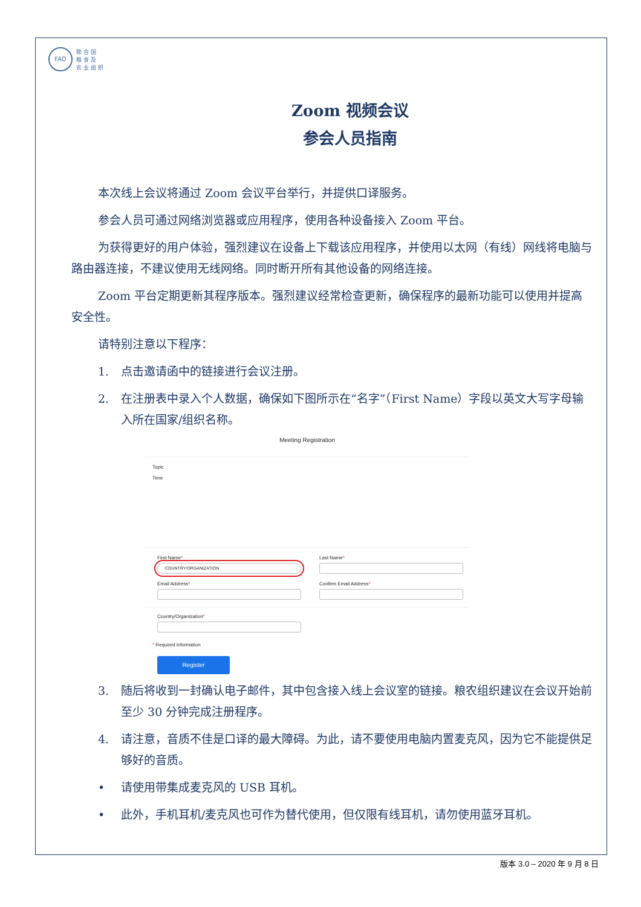FAO
联 合 国
粮 食 及
农 业 组 织
Zoom 视频会议
参会人员指南
本次线上会议将通过 Zoom 会议平台举行，并提供口译服务。
参会人员可通过网络浏览器或应用程序，使用各种设备接入 Zoom 平台。
为获得更好的用户体验，强烈建议在设备上下载该应用程序，并使用以太网（有线）网线将电脑与路由器连接，不建议使用无线网络。同时断开所有其他设备的网络连接。
Zoom 平台定期更新其程序版本。强烈建议经常检查更新，确保程序的最新功能可以使用并提高安全性。
请特别注意以下程序：
1. 点击邀请函中的链接进行会议注册。
2. 在注册表中录入个人数据，确保如下图所示在“名字”（First Name）字段以英文大写字母输入所在国家/组织名称。
Meeting Registration
Topic
Time
First Name*
COUNTRY/ORGANIZATION
Email Address*
Last Name*
Confirm Email Address*
Country/Organization*
* Required information
Register
3. 随后将收到一封确认电子邮件，其中包含接入线上会议室的链接。粮农组织建议在会议开始前至少 30 分钟完成注册程序。
4. 请注意，音质不佳是口译的最大障碍。为此，请不要使用电脑内置麦克风，因为它不能提供足够好的音质。
• 请使用带集成麦克风的 USB 耳机。
• 此外，手机耳机/麦克风也可作为替代使用，但仅限有线耳机，请勿使用蓝牙耳机。
版本 3.0 – 2020 年 9 月 8 日